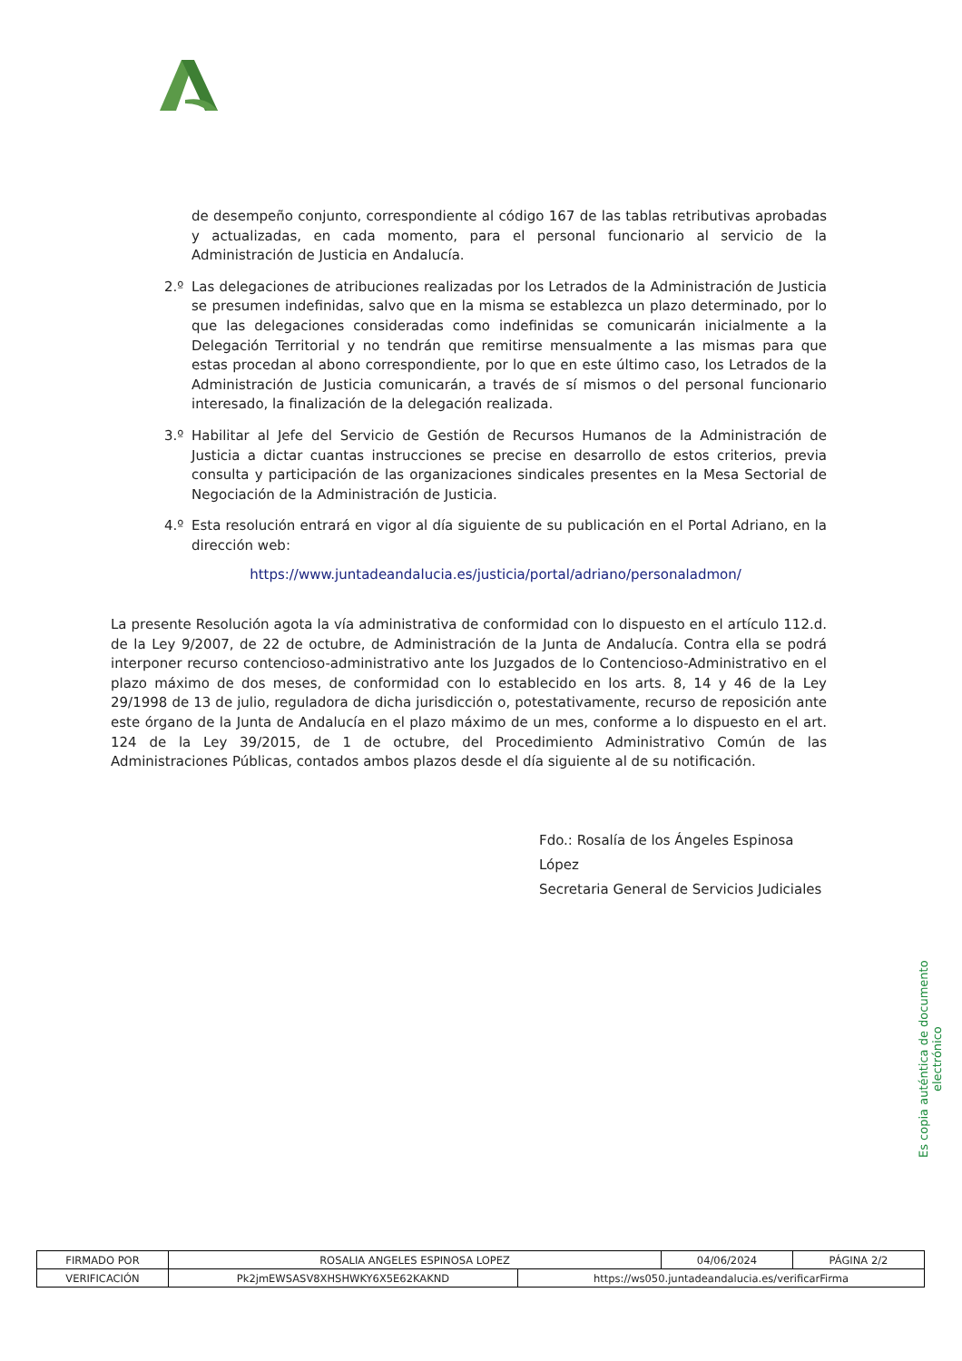de desempeño conjunto, correspondiente al código 167 de las tablas retributivas aprobadas y actualizadas, en cada momento, para el personal funcionario al servicio de la Administración de Justicia en Andalucía.
2.º Las delegaciones de atribuciones realizadas por los Letrados de la Administración de Justicia se presumen indefinidas, salvo que en la misma se establezca un plazo determinado, por lo que las delegaciones consideradas como indefinidas se comunicarán inicialmente a la Delegación Territorial y no tendrán que remitirse mensualmente a las mismas para que estas procedan al abono correspondiente, por lo que en este último caso, los Letrados de la Administración de Justicia comunicarán, a través de sí mismos o del personal funcionario interesado, la finalización de la delegación realizada.
3.º Habilitar al Jefe del Servicio de Gestión de Recursos Humanos de la Administración de Justicia a dictar cuantas instrucciones se precise en desarrollo de estos criterios, previa consulta y participación de las organizaciones sindicales presentes en la Mesa Sectorial de Negociación de la Administración de Justicia.
4.º Esta resolución entrará en vigor al día siguiente de su publicación en el Portal Adriano, en la dirección web:
https://www.juntadeandalucia.es/justicia/portal/adriano/personaladmon/
La presente Resolución agota la vía administrativa de conformidad con lo dispuesto en el artículo 112.d. de la Ley 9/2007, de 22 de octubre, de Administración de la Junta de Andalucía. Contra ella se podrá interponer recurso contencioso-administrativo ante los Juzgados de lo Contencioso-Administrativo en el plazo máximo de dos meses, de conformidad con lo establecido en los arts. 8, 14 y 46 de la Ley 29/1998 de 13 de julio, reguladora de dicha jurisdicción o, potestativamente, recurso de reposición ante este órgano de la Junta de Andalucía en el plazo máximo de un mes, conforme a lo dispuesto en el art. 124 de la Ley 39/2015, de 1 de octubre, del Procedimiento Administrativo Común de las Administraciones Públicas, contados ambos plazos desde el día siguiente al de su notificación.
Fdo.: Rosalía de los Ángeles Espinosa López
Secretaria General de Servicios Judiciales
Es copia auténtica de documento electrónico
| FIRMADO POR | ROSALIA ANGELES ESPINOSA LOPEZ | | 04/06/2024 | PÁGINA 2/2 |
| VERIFICACIÓN | Pk2jmEWSASV8XHSHWKY6X5E62KAKND | https://ws050.juntadeandalucia.es/verificarFirma | | |